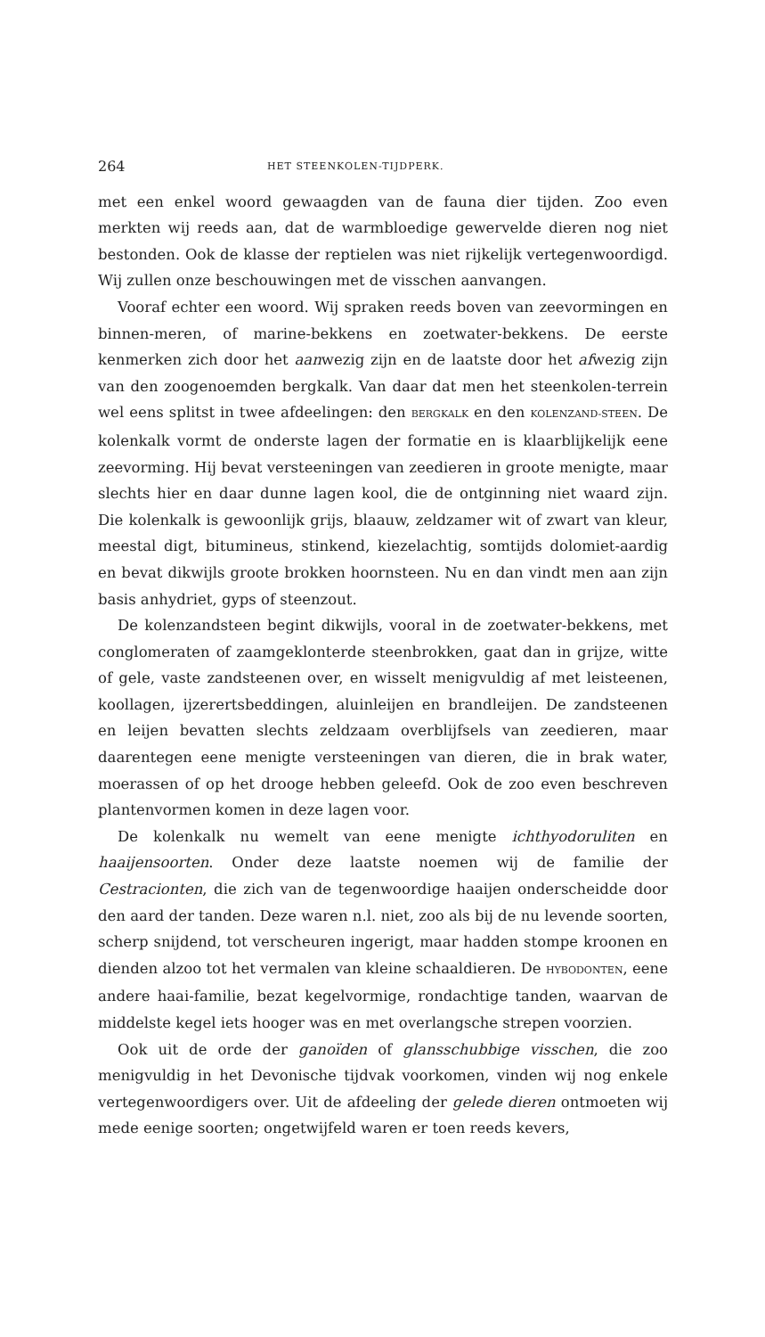264 HET STEENKOLEN-TIJDPERK.
met een enkel woord gewaagden van de fauna dier tijden. Zoo even merkten wij reeds aan, dat de warmbloedige gewervelde dieren nog niet bestonden. Ook de klasse der reptielen was niet rijkelijk vertegenwoordigd. Wij zullen onze beschouwingen met de visschen aanvangen.
Vooraf echter een woord. Wij spraken reeds boven van zeevormingen en binnen-meren, of marine-bekkens en zoetwater-bekkens. De eerste kenmerken zich door het aanwezig zijn en de laatste door het afwezig zijn van den zoogenoemden bergkalk. Van daar dat men het steenkolen-terrein wel eens splitst in twee afdeelingen: den BERGKALK en den KOLENZAND-STEEN. De kolenkalk vormt de onderste lagen der formatie en is klaarblijkelijk eene zeevorming. Hij bevat versteeningen van zeedieren in groote menigte, maar slechts hier en daar dunne lagen kool, die de ontginning niet waard zijn. Die kolenkalk is gewoonlijk grijs, blaauw, zeldzamer wit of zwart van kleur, meestal digt, bitumineus, stinkend, kiezelachtig, somtijds dolomiet-aardig en bevat dikwijls groote brokken hoornsteen. Nu en dan vindt men aan zijn basis anhydriet, gyps of steenzout.
De kolenzandsteen begint dikwijls, vooral in de zoetwater-bekkens, met conglomeraten of zaamgeklonterde steenbrokken, gaat dan in grijze, witte of gele, vaste zandsteenen over, en wisselt menigvuldig af met leisteenen, koollagen, ijzerertsbeddingen, aluinleijen en brandleijen. De zandsteenen en leijen bevatten slechts zeldzaam overblijfsels van zeedieren, maar daarentegen eene menigte versteeningen van dieren, die in brak water, moerassen of op het drooge hebben geleefd. Ook de zoo even beschreven plantenvormen komen in deze lagen voor.
De kolenkalk nu wemelt van eene menigte ichthyodoruliten en haaijensoorten. Onder deze laatste noemen wij de familie der Cestracionten, die zich van de tegenwoordige haaijen onderscheidde door den aard der tanden. Deze waren n.l. niet, zoo als bij de nu levende soorten, scherp snijdend, tot verscheuren ingerigt, maar hadden stompe kroonen en dienden alzoo tot het vermalen van kleine schaaldieren. De HYBODONTEN, eene andere haai-familie, bezat kegelvormige, rondachtige tanden, waarvan de middelste kegel iets hooger was en met overlangsche strepen voorzien.
Ook uit de orde der ganoïden of glansschubbige visschen, die zoo menigvuldig in het Devonische tijdvak voorkomen, vinden wij nog enkele vertegenwoordigers over. Uit de afdeeling der gelede dieren ontmoeten wij mede eenige soorten; ongetwijfeld waren er toen reeds kevers,